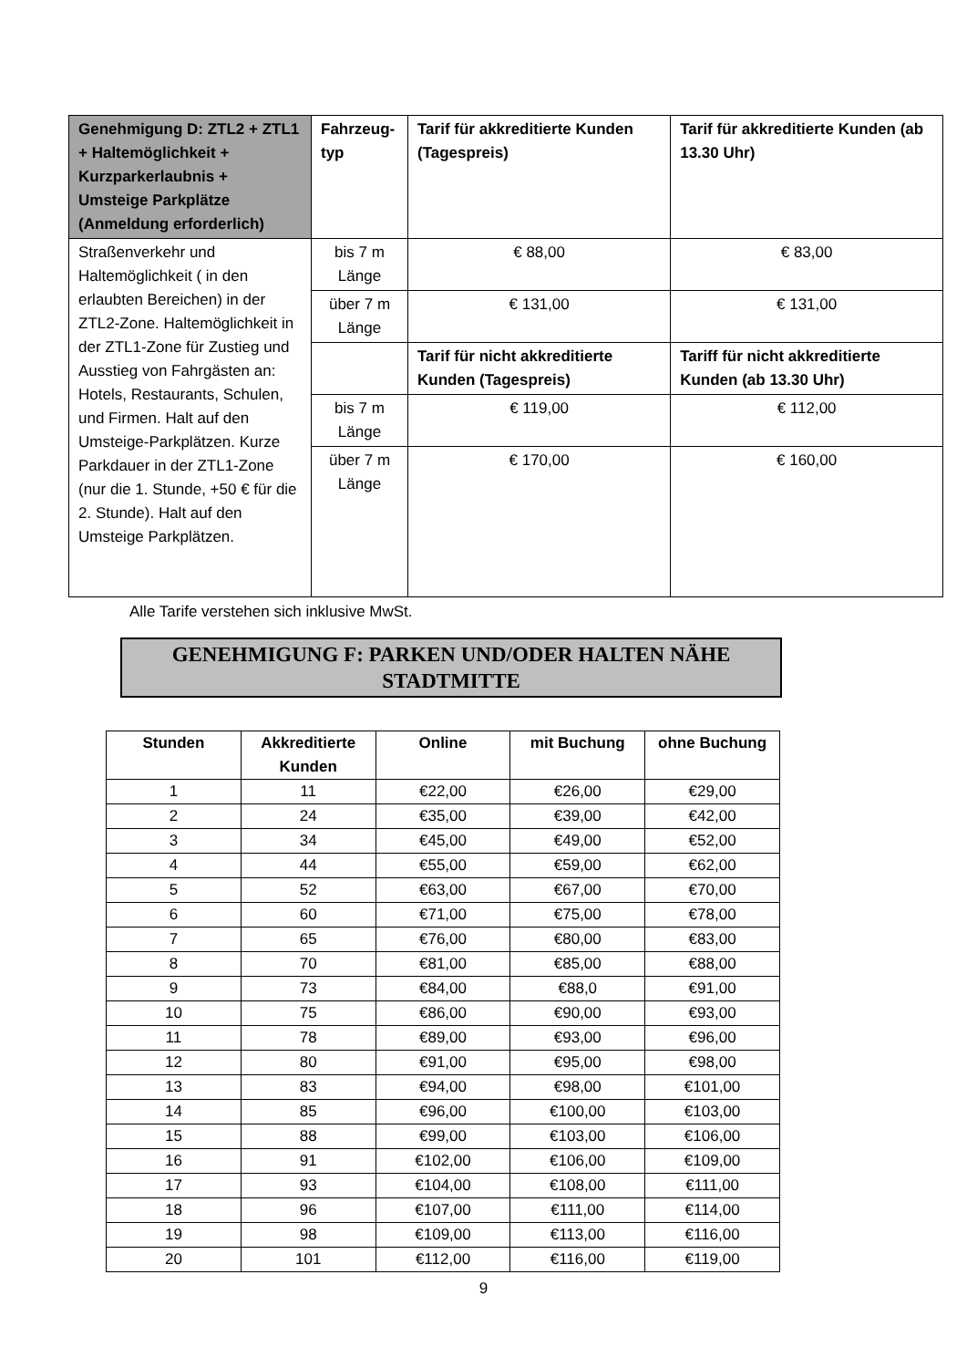| Genehmigung D: ZTL2 + ZTL1 + Haltemöglichkeit + Kurzparkerlaubnis + Umsteige Parkplätze (Anmeldung erforderlich) | Fahrzeug-typ | Tarif für akkreditierte Kunden (Tagespreis) | Tarif für akkreditierte Kunden (ab 13.30 Uhr) |
| --- | --- | --- | --- |
| Straßenverkehr und Haltemöglichkeit ( in den erlaubten Bereichen) in der ZTL2-Zone. Haltemöglichkeit in der ZTL1-Zone für Zustieg und Ausstieg von Fahrgästen an: Hotels, Restaurants, Schulen, und Firmen. Halt auf den Umsteige-Parkplätzen. Kurze Parkdauer in der ZTL1-Zone (nur die 1. Stunde, +50 € für die 2. Stunde). Halt auf den Umsteige Parkplätzen. | bis 7 m Länge | € 88,00 | € 83,00 |
| | über 7 m Länge | € 131,00 | € 131,00 |
| | | Tarif für nicht akkreditierte Kunden (Tagespreis) | Tariff für nicht akkreditierte Kunden (ab 13.30 Uhr) |
| | bis 7 m Länge | € 119,00 | € 112,00 |
| | über 7 m Länge | € 170,00 | € 160,00 |
Alle Tarife verstehen sich inklusive MwSt.
GENEHMIGUNG F: PARKEN UND/ODER HALTEN NÄHE STADTMITTE
| Stunden | Akkreditierte Kunden | Online | mit Buchung | ohne Buchung |
| --- | --- | --- | --- | --- |
| 1 | 11 | €22,00 | €26,00 | €29,00 |
| 2 | 24 | €35,00 | €39,00 | €42,00 |
| 3 | 34 | €45,00 | €49,00 | €52,00 |
| 4 | 44 | €55,00 | €59,00 | €62,00 |
| 5 | 52 | €63,00 | €67,00 | €70,00 |
| 6 | 60 | €71,00 | €75,00 | €78,00 |
| 7 | 65 | €76,00 | €80,00 | €83,00 |
| 8 | 70 | €81,00 | €85,00 | €88,00 |
| 9 | 73 | €84,00 | €88,0 | €91,00 |
| 10 | 75 | €86,00 | €90,00 | €93,00 |
| 11 | 78 | €89,00 | €93,00 | €96,00 |
| 12 | 80 | €91,00 | €95,00 | €98,00 |
| 13 | 83 | €94,00 | €98,00 | €101,00 |
| 14 | 85 | €96,00 | €100,00 | €103,00 |
| 15 | 88 | €99,00 | €103,00 | €106,00 |
| 16 | 91 | €102,00 | €106,00 | €109,00 |
| 17 | 93 | €104,00 | €108,00 | €111,00 |
| 18 | 96 | €107,00 | €111,00 | €114,00 |
| 19 | 98 | €109,00 | €113,00 | €116,00 |
| 20 | 101 | €112,00 | €116,00 | €119,00 |
9